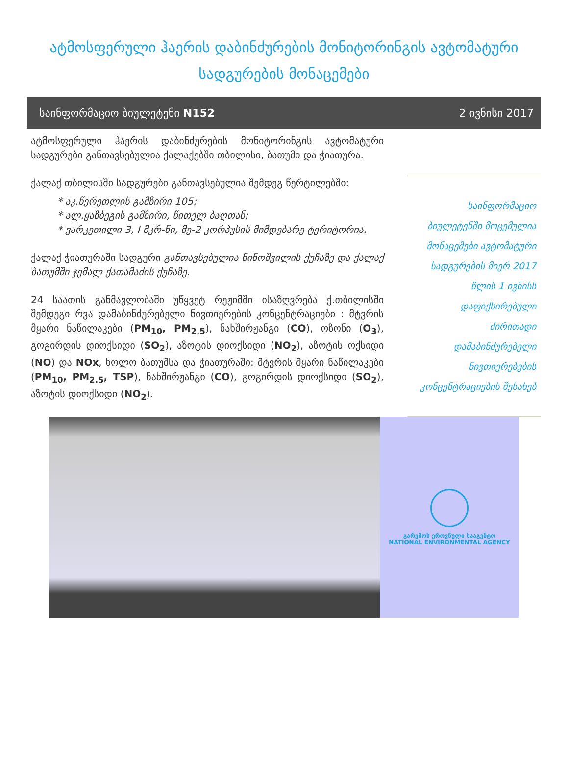ატმოსფერული ჰაერის დაბინძურების მონიტორინგის ავტომატური სადგურების მონაცემები
საინფორმაციო ბიულეტენი N152 2 ივნისი 2017
ატმოსფერული ჰაერის დაბინძურების მონიტორინგის ავტომატური სადგურები განთავსებულია ქალაქებში თბილისი, ბათუმი და ჭიათურა.
ქალაქ თბილისში სადგურები განთავსებულია შემდეგ წერტილებში:
აკ.წერეთლის გამზირი 105;
ალ.ყაზბეგის გამზირი, წითელ ბაღთან;
ვარკეთილი 3, I მკრ-ნი, მე-2 კორპუსის მიმდებარე ტერიტორია.
ქალაქ ჭიათურაში სადგური განთავსებულია ნინოშვილის ქუჩაზე და ქალაქ ბათუმში ჯემალ ქათამაძის ქუჩაზე.
24 საათის განმავლობაში უწყვეტ რეჟიმში ისაზღვრება ქ.თბილისში შემდეგი რვა დამაბინძურებელი ნივთიერების კონცენტრაციები : მტვრის მყარი ნაწილაკები (PM<sub>10</sub>, PM<sub>2.5</sub>), ნახშირჟანგი (CO), ოზონი (O<sub>3</sub>), გოგირდის დიოქსიდი (SO<sub>2</sub>), აზოტის დიოქსიდი (NO<sub>2</sub>), აზოტის ოქსიდი (NO) და NOx, ხოლო ბათუმსა და ჭიათურაში: მტვრის მყარი ნაწილაკები (PM<sub>10</sub>, PM<sub>2.5</sub>, TSP), ნახშირჟანგი (CO), გოგირდის დიოქსიდი (SO<sub>2</sub>), აზოტის დიოქსიდი (NO<sub>2</sub>).
საინფორმაციო ბიულეტენში მოცემულია მონაცემები ავტომატური სადგურების მიერ 2017 წლის 1 ივნისს დაფიქსირებული ძირითადი დამაბინძურებელი ნივთიერებების კონცენტრაციების შესახებ
გარემოს ეროვნული სააგენტო
NATIONAL ENVIRONMENTAL AGENCY